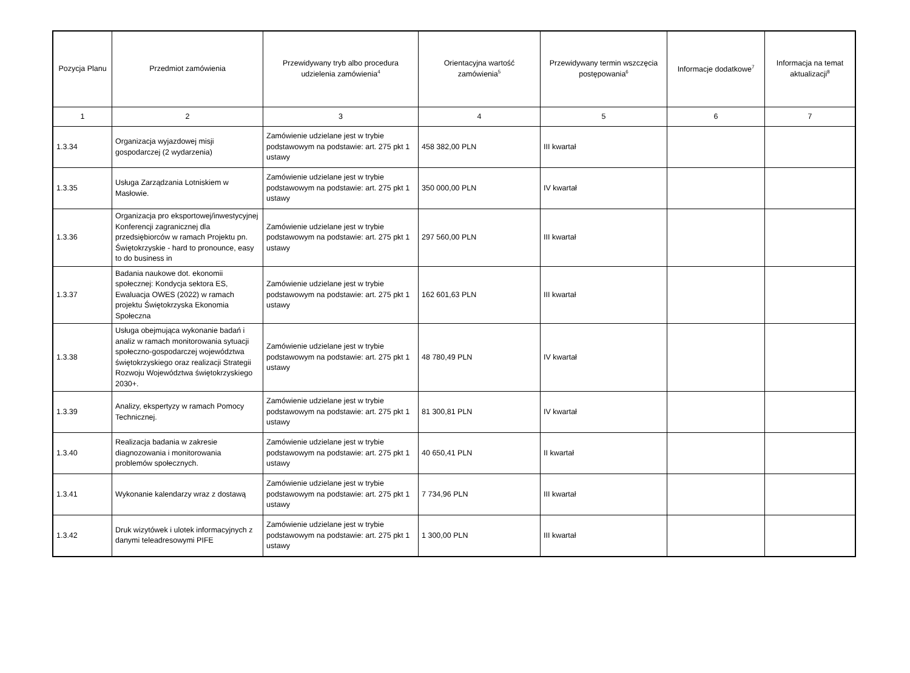| Pozycja Planu | Przedmiot zamówienia | Przewidywany tryb albo procedura udzielenia zamówienia<sup>4</sup> | Orientacyjna wartość zamówienia<sup>5</sup> | Przewidywany termin wszczęcia postępowania<sup>6</sup> | Informacje dodatkowe<sup>7</sup> | Informacja na temat aktualizacji<sup>8</sup> |
| --- | --- | --- | --- | --- | --- | --- |
| 1 | 2 | 3 | 4 | 5 | 6 | 7 |
| 1.3.34 | Organizacja wyjazdowej misji gospodarczej (2 wydarzenia) | Zamówienie udzielane jest w trybie podstawowym na podstawie: art. 275 pkt 1 ustawy | 458 382,00 PLN | III kwartał | | |
| 1.3.35 | Usługa Zarządzania Lotniskiem w Masłowie. | Zamówienie udzielane jest w trybie podstawowym na podstawie: art. 275 pkt 1 ustawy | 350 000,00 PLN | IV kwartał | | |
| 1.3.36 | Organizacja pro eksportowej/inwestycyjnej Konferencji zagranicznej dla przedsiębiorców w ramach Projektu pn. Świętokrzyskie - hard to pronounce, easy to do business in | Zamówienie udzielane jest w trybie podstawowym na podstawie: art. 275 pkt 1 ustawy | 297 560,00 PLN | III kwartał | | |
| 1.3.37 | Badania naukowe dot. ekonomii społecznej: Kondycja sektora ES, Ewaluacja OWES (2022) w ramach projektu Świętokrzyska Ekonomia Społeczna | Zamówienie udzielane jest w trybie podstawowym na podstawie: art. 275 pkt 1 ustawy | 162 601,63 PLN | III kwartał | | |
| 1.3.38 | Usługa obejmująca wykonanie badań i analiz w ramach monitorowania sytuacji społeczno-gospodarczej województwa świętokrzyskiego oraz realizacji Strategii Rozwoju Województwa świętokrzyskiego 2030+. | Zamówienie udzielane jest w trybie podstawowym na podstawie: art. 275 pkt 1 ustawy | 48 780,49 PLN | IV kwartał | | |
| 1.3.39 | Analizy, ekspertyzy w ramach Pomocy Technicznej. | Zamówienie udzielane jest w trybie podstawowym na podstawie: art. 275 pkt 1 ustawy | 81 300,81 PLN | IV kwartał | | |
| 1.3.40 | Realizacja badania w zakresie diagnozowania i monitorowania problemów społecznych. | Zamówienie udzielane jest w trybie podstawowym na podstawie: art. 275 pkt 1 ustawy | 40 650,41 PLN | II kwartał | | |
| 1.3.41 | Wykonanie kalendarzy wraz z dostawą | Zamówienie udzielane jest w trybie podstawowym na podstawie: art. 275 pkt 1 ustawy | 7 734,96 PLN | III kwartał | | |
| 1.3.42 | Druk wizytówek i ulotek informacyjnych z danymi teleadresowymi PIFE | Zamówienie udzielane jest w trybie podstawowym na podstawie: art. 275 pkt 1 ustawy | 1 300,00 PLN | III kwartał | | |